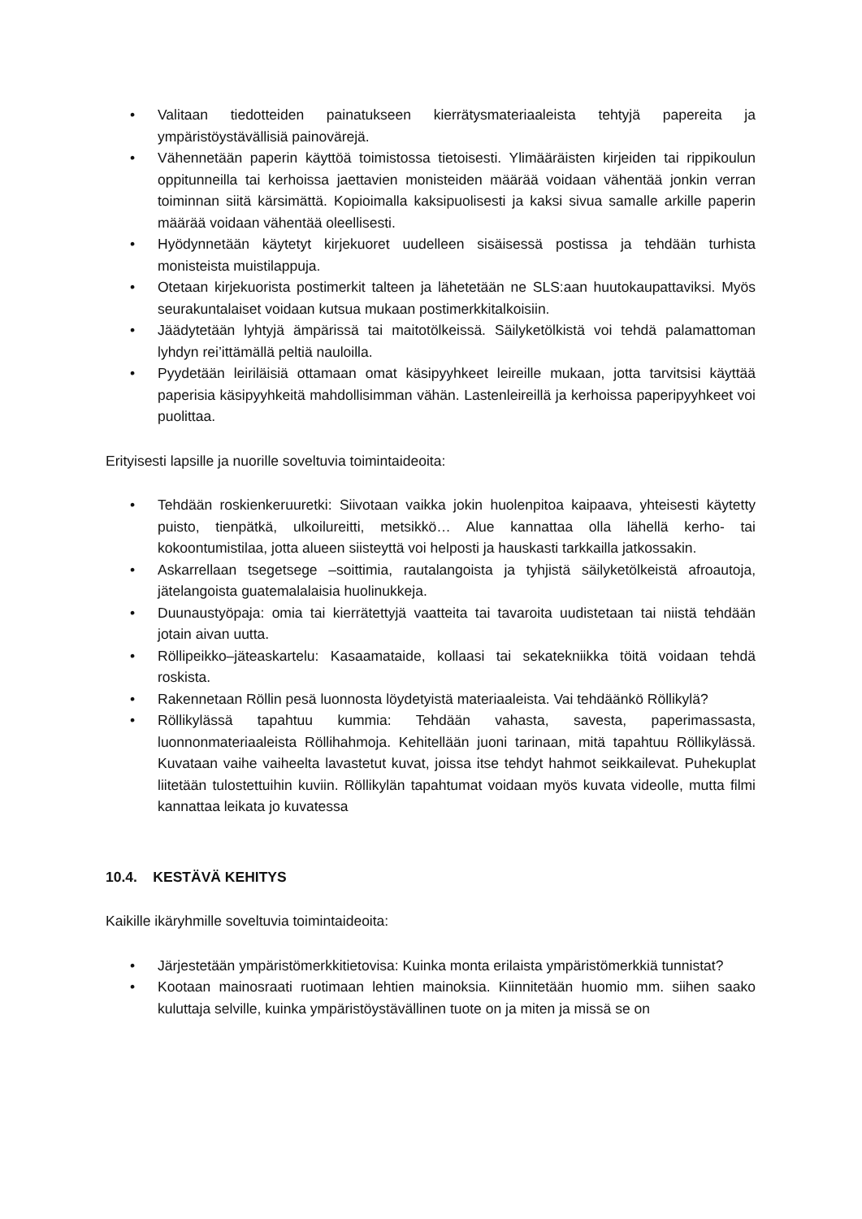• Valitaan tiedotteiden painatukseen kierrätysmateriaaleista tehtyjä papereita ja ympäristöystävällisiä painovärejä.
• Vähennetään paperin käyttöä toimistossa tietoisesti. Ylimääräisten kirjeiden tai rippikoulun oppitunneilla tai kerhoissa jaettavien monisteiden määrää voidaan vähentää jonkin verran toiminnan siitä kärsimättä. Kopioimalla kaksipuolisesti ja kaksi sivua samalle arkille paperin määrää voidaan vähentää oleellisesti.
• Hyödynnetään käytetyt kirjekuoret uudelleen sisäisessä postissa ja tehdään turhista monisteista muistilappuja.
• Otetaan kirjekuorista postimerkit talteen ja lähetetään ne SLS:aan huutokaupattaviksi. Myös seurakuntalaiset voidaan kutsua mukaan postimerkkitalkoisiin.
• Jäädytetään lyhtyjä ämpärissä tai maitotölkeissä. Säilyketölkistä voi tehdä palamattoman lyhdyn rei’ittämällä peltiä nauloilla.
• Pyydetään leiriläisiä ottamaan omat käsipyyhkeet leireille mukaan, jotta tarvitsisi käyttää paperisia käsipyyhkeitä mahdollisimman vähän. Lastenleireillä ja kerhoissa paperipyyhkeet voi puolittaa.
Erityisesti lapsille ja nuorille soveltuvia toimintaideoita:
• Tehdään roskienkeruuretki: Siivotaan vaikka jokin huolenpitoa kaipaava, yhteisesti käytetty puisto, tienpätkä, ulkoilureitti, metsikkö… Alue kannattaa olla lähellä kerho- tai kokoontumistilaa, jotta alueen siisteyttä voi helposti ja hauskasti tarkkailla jatkossakin.
• Askarrellaan tsegetsege –soittimia, rautalangoista ja tyhjistä säilyketölkeistä afroautoja, jätelangoista guatemalalaisia huolinukkeja.
• Duunaustyöpaja: omia tai kierrätettyjä vaatteita tai tavaroita uudistetaan tai niistä tehdään jotain aivan uutta.
• Röllipeikko–jäteaskartelu: Kasaamataide, kollaasi tai sekatekniikka töitä voidaan tehdä roskista.
• Rakennetaan Röllin pesä luonnosta löydetyistä materiaaleista. Vai tehdäänkö Röllikylä?
• Röllikylässä tapahtuu kummia: Tehdään vahasta, savesta, paperimassasta, luonnonmateriaaleista Röllihahmoja. Kehitellään juoni tarinaan, mitä tapahtuu Röllikylässä. Kuvataan vaihe vaiheelta lavastetut kuvat, joissa itse tehdyt hahmot seikkailevat. Puhekuplat liitetään tulostettuihin kuviin. Röllikylän tapahtumat voidaan myös kuvata videolle, mutta filmi kannattaa leikata jo kuvatessa
10.4. KESTÄVÄ KEHITYS
Kaikille ikäryhmille soveltuvia toimintaideoita:
• Järjestetään ympäristömerkkitietovisa: Kuinka monta erilaista ympäristömerkkiä tunnistat?
• Kootaan mainosraati ruotimaan lehtien mainoksia. Kiinnitetään huomio mm. siihen saako kuluttaja selville, kuinka ympäristöystävällinen tuote on ja miten ja missä se on